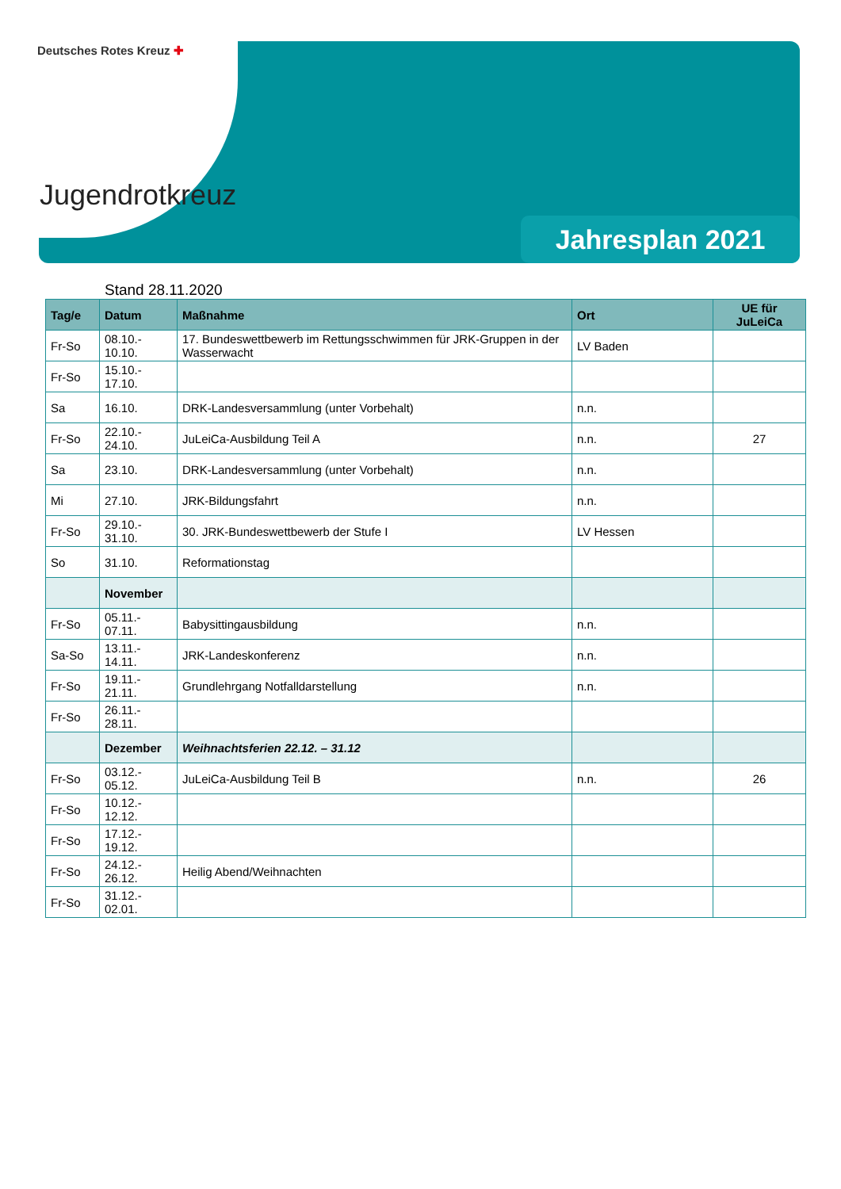Deutsches Rotes Kreuz ✚
Jugendrotkreuz
Jahresplan 2021
Stand 28.11.2020
| Tag/e | Datum | Maßnahme | Ort | UE für JuLeiCa |
| --- | --- | --- | --- | --- |
| Fr-So | 08.10.- 10.10. | 17. Bundeswettbewerb im Rettungsschwimmen für JRK-Gruppen in der Wasserwacht | LV Baden | |
| Fr-So | 15.10.- 17.10. | | | |
| Sa | 16.10. | DRK-Landesversammlung (unter Vorbehalt) | n.n. | |
| Fr-So | 22.10.- 24.10. | JuLeiCa-Ausbildung Teil A | n.n. | 27 |
| Sa | 23.10. | DRK-Landesversammlung (unter Vorbehalt) | n.n. | |
| Mi | 27.10. | JRK-Bildungsfahrt | n.n. | |
| Fr-So | 29.10.- 31.10. | 30. JRK-Bundeswettbewerb der Stufe I | LV Hessen | |
| So | 31.10. | Reformationstag | | |
| | November | | | |
| Fr-So | 05.11.- 07.11. | Babysittingausbildung | n.n. | |
| Sa-So | 13.11.- 14.11. | JRK-Landeskonferenz | n.n. | |
| Fr-So | 19.11.- 21.11. | Grundlehrgang Notfalldarstellung | n.n. | |
| Fr-So | 26.11.- 28.11. | | | |
| | Dezember | Weihnachtsferien 22.12. – 31.12 | | |
| Fr-So | 03.12.- 05.12. | JuLeiCa-Ausbildung Teil B | n.n. | 26 |
| Fr-So | 10.12.- 12.12. | | | |
| Fr-So | 17.12.- 19.12. | | | |
| Fr-So | 24.12.- 26.12. | Heilig Abend/Weihnachten | | |
| Fr-So | 31.12.- 02.01. | | | |